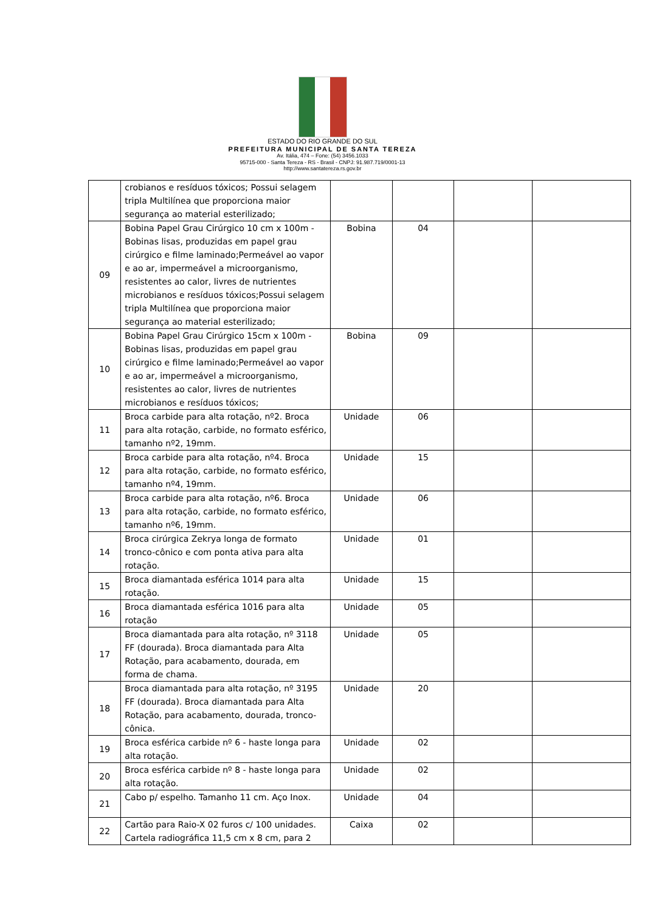ESTADO DO RIO GRANDE DO SUL
PREFEITURA MUNICIPAL DE SANTA TEREZA
Av. Itália, 474 – Fone: (54) 3456.1033
95715-000 - Santa Tereza - RS - Brasil - CNPJ: 91.987.719/0001-13
http://www.santatereza.rs.gov.br
| | crobianos e resíduos tóxicos; Possui selagem tripla Multilínea que proporciona maior segurança ao material esterilizado; | | | | |
| 09 | Bobina Papel Grau Cirúrgico 10 cm x 100m - Bobinas lisas, produzidas em papel grau cirúrgico e filme laminado;Permeável ao vapor e ao ar, impermeável a microorganismo, resistentes ao calor, livres de nutrientes microbianos e resíduos tóxicos;Possui selagem tripla Multilínea que proporciona maior segurança ao material esterilizado; | Bobina | 04 | | |
| 10 | Bobina Papel Grau Cirúrgico 15cm x 100m - Bobinas lisas, produzidas em papel grau cirúrgico e filme laminado;Permeável ao vapor e ao ar, impermeável a microorganismo, resistentes ao calor, livres de nutrientes microbianos e resíduos tóxicos; | Bobina | 09 | | |
| 11 | Broca carbide para alta rotação, nº2. Broca para alta rotação, carbide, no formato esférico, tamanho nº2, 19mm. | Unidade | 06 | | |
| 12 | Broca carbide para alta rotação, nº4. Broca para alta rotação, carbide, no formato esférico, tamanho nº4, 19mm. | Unidade | 15 | | |
| 13 | Broca carbide para alta rotação, nº6. Broca para alta rotação, carbide, no formato esférico, tamanho nº6, 19mm. | Unidade | 06 | | |
| 14 | Broca cirúrgica Zekrya longa de formato tronco-cônico e com ponta ativa para alta rotação. | Unidade | 01 | | |
| 15 | Broca diamantada esférica 1014 para alta rotação. | Unidade | 15 | | |
| 16 | Broca diamantada esférica 1016 para alta rotação | Unidade | 05 | | |
| 17 | Broca diamantada para alta rotação, nº 3118 FF (dourada). Broca diamantada para Alta Rotação, para acabamento, dourada, em forma de chama. | Unidade | 05 | | |
| 18 | Broca diamantada para alta rotação, nº 3195 FF (dourada). Broca diamantada para Alta Rotação, para acabamento, dourada, tronco-cônica. | Unidade | 20 | | |
| 19 | Broca esférica carbide nº 6 - haste longa para alta rotação. | Unidade | 02 | | |
| 20 | Broca esférica carbide nº 8 - haste longa para alta rotação. | Unidade | 02 | | |
| 21 | Cabo p/ espelho. Tamanho 11 cm. Aço Inox. | Unidade | 04 | | |
| 22 | Cartão para Raio-X 02 furos c/ 100 unidades. Cartela radiográfica 11,5 cm x 8 cm, para 2 | Caixa | 02 | | |